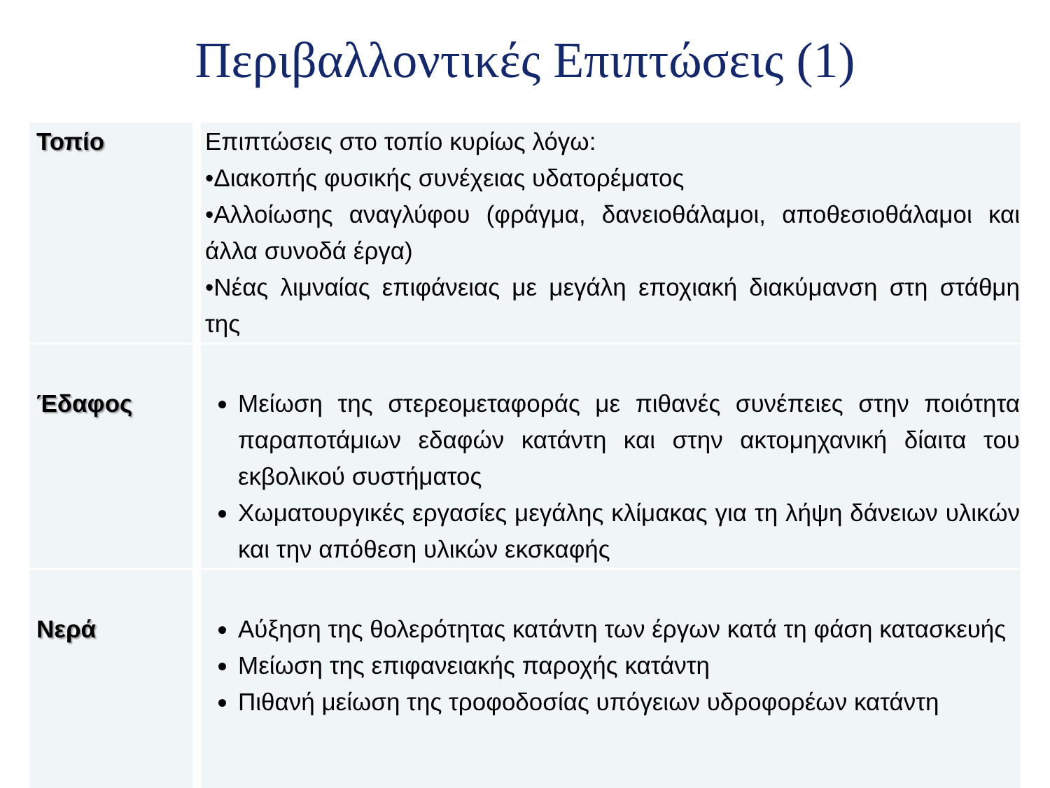Περιβαλλοντικές Επιπτώσεις (1)
| Τοπίο | Επιπτώσεις στο τοπίο κυρίως λόγω: •Διακοπής φυσικής συνέχειας υδατορέματος •Αλλοίωσης αναγλύφου (φράγμα, δανειοθάλαμοι, αποθεσιοθάλαμοι και άλλα συνοδά έργα) •Νέας λιμναίας επιφάνειας με μεγάλη εποχιακή διακύμανση στη στάθμη της |
| Έδαφος | Μείωση της στερεομεταφοράς με πιθανές συνέπειες στην ποιότητα παραποτάμιων εδαφών κατάντη και στην ακτομηχανική δίαιτα του εκβολικού συστήματος Χωματουργικές εργασίες μεγάλης κλίμακας για τη λήψη δάνειων υλικών και την απόθεση υλικών εκσκαφής |
| Νερά | Αύξηση της θολερότητας κατάντη των έργων κατά τη φάση κατασκευής Μείωση της επιφανειακής παροχής κατάντη Πιθανή μείωση της τροφοδοσίας υπόγειων υδροφορέων κατάντη |